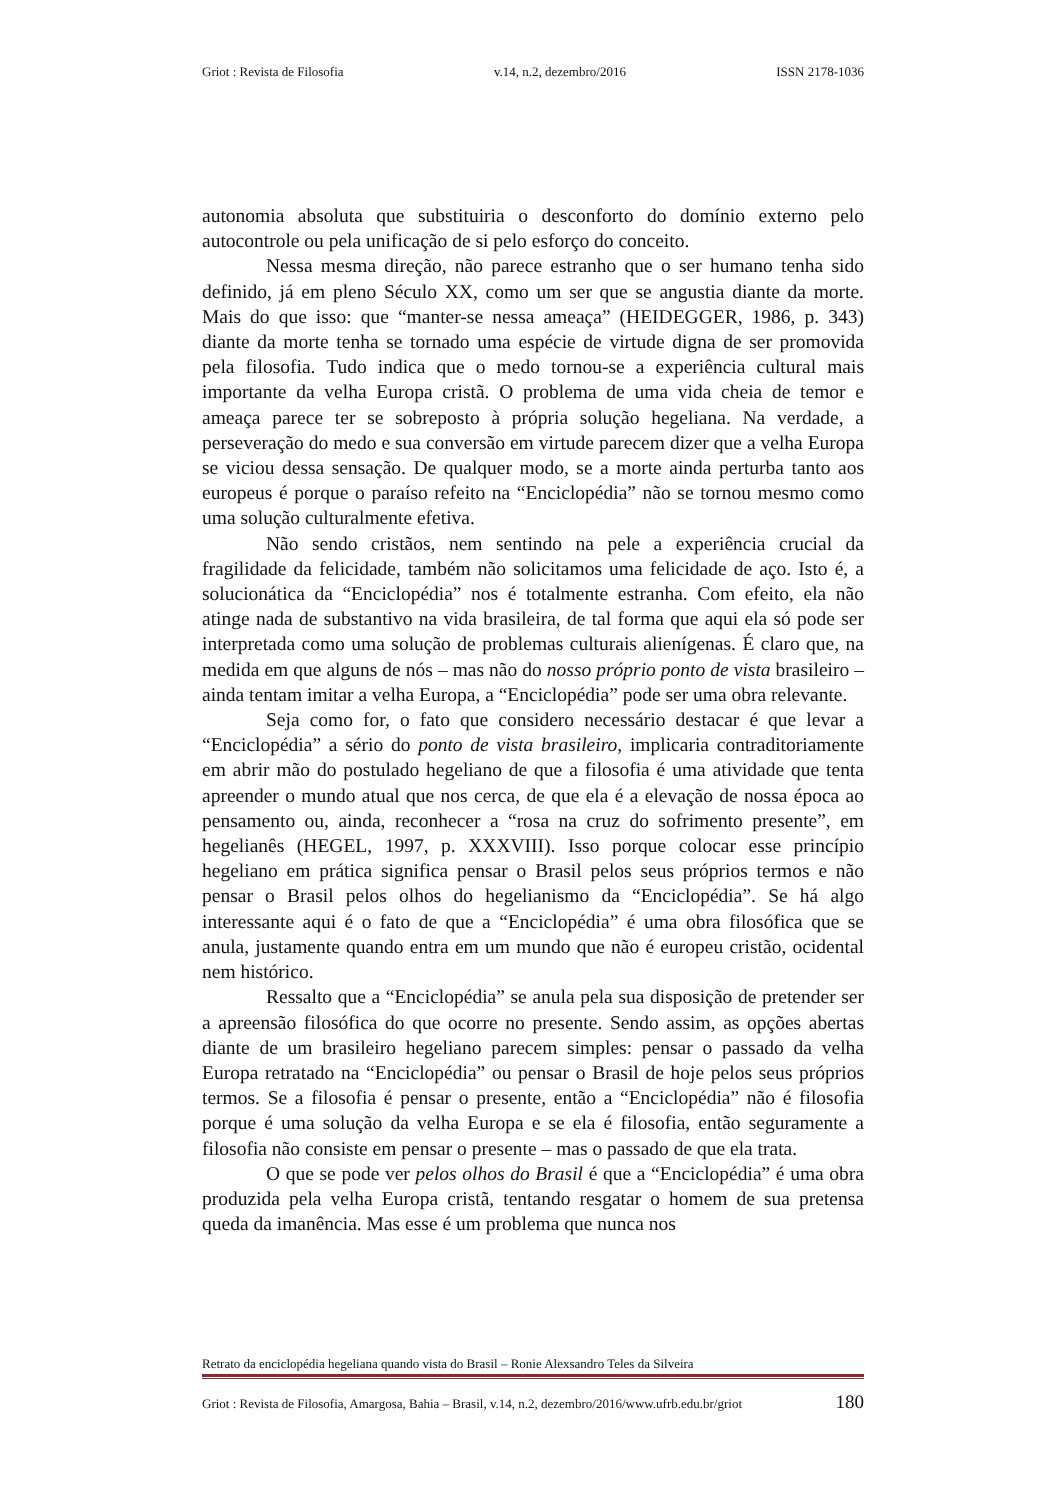Griot : Revista de Filosofia v.14, n.2, dezembro/2016 ISSN 2178-1036
autonomia absoluta que substituiria o desconforto do domínio externo pelo autocontrole ou pela unificação de si pelo esforço do conceito.
Nessa mesma direção, não parece estranho que o ser humano tenha sido definido, já em pleno Século XX, como um ser que se angustia diante da morte. Mais do que isso: que “manter-se nessa ameaça” (HEIDEGGER, 1986, p. 343) diante da morte tenha se tornado uma espécie de virtude digna de ser promovida pela filosofia. Tudo indica que o medo tornou-se a experiência cultural mais importante da velha Europa cristã. O problema de uma vida cheia de temor e ameaça parece ter se sobreposto à própria solução hegeliana. Na verdade, a perseveração do medo e sua conversão em virtude parecem dizer que a velha Europa se viciou dessa sensação. De qualquer modo, se a morte ainda perturba tanto aos europeus é porque o paraíso refeito na “Enciclopédia” não se tornou mesmo como uma solução culturalmente efetiva.
Não sendo cristãos, nem sentindo na pele a experiência crucial da fragilidade da felicidade, também não solicitamos uma felicidade de aço. Isto é, a solucionática da “Enciclopédia” nos é totalmente estranha. Com efeito, ela não atinge nada de substantivo na vida brasileira, de tal forma que aqui ela só pode ser interpretada como uma solução de problemas culturais alienígenas. É claro que, na medida em que alguns de nós – mas não do nosso próprio ponto de vista brasileiro – ainda tentam imitar a velha Europa, a “Enciclopédia” pode ser uma obra relevante.
Seja como for, o fato que considero necessário destacar é que levar a “Enciclopédia” a sério do ponto de vista brasileiro, implicaria contraditoriamente em abrir mão do postulado hegeliano de que a filosofia é uma atividade que tenta apreender o mundo atual que nos cerca, de que ela é a elevação de nossa época ao pensamento ou, ainda, reconhecer a “rosa na cruz do sofrimento presente”, em hegelianês (HEGEL, 1997, p. XXXVIII). Isso porque colocar esse princípio hegeliano em prática significa pensar o Brasil pelos seus próprios termos e não pensar o Brasil pelos olhos do hegelianismo da “Enciclopédia”. Se há algo interessante aqui é o fato de que a “Enciclopédia” é uma obra filosófica que se anula, justamente quando entra em um mundo que não é europeu cristão, ocidental nem histórico.
Ressalto que a “Enciclopédia” se anula pela sua disposição de pretender ser a apreensão filosófica do que ocorre no presente. Sendo assim, as opções abertas diante de um brasileiro hegeliano parecem simples: pensar o passado da velha Europa retratado na “Enciclopédia” ou pensar o Brasil de hoje pelos seus próprios termos. Se a filosofia é pensar o presente, então a “Enciclopédia” não é filosofia porque é uma solução da velha Europa e se ela é filosofia, então seguramente a filosofia não consiste em pensar o presente – mas o passado de que ela trata.
O que se pode ver pelos olhos do Brasil é que a “Enciclopédia” é uma obra produzida pela velha Europa cristã, tentando resgatar o homem de sua pretensa queda da imanência. Mas esse é um problema que nunca nos
Retrato da enciclopédia hegeliana quando vista do Brasil – Ronie Alexsandro Teles da Silveira
Griot : Revista de Filosofia, Amargosa, Bahia – Brasil, v.14, n.2, dezembro/2016/www.ufrb.edu.br/griot 180